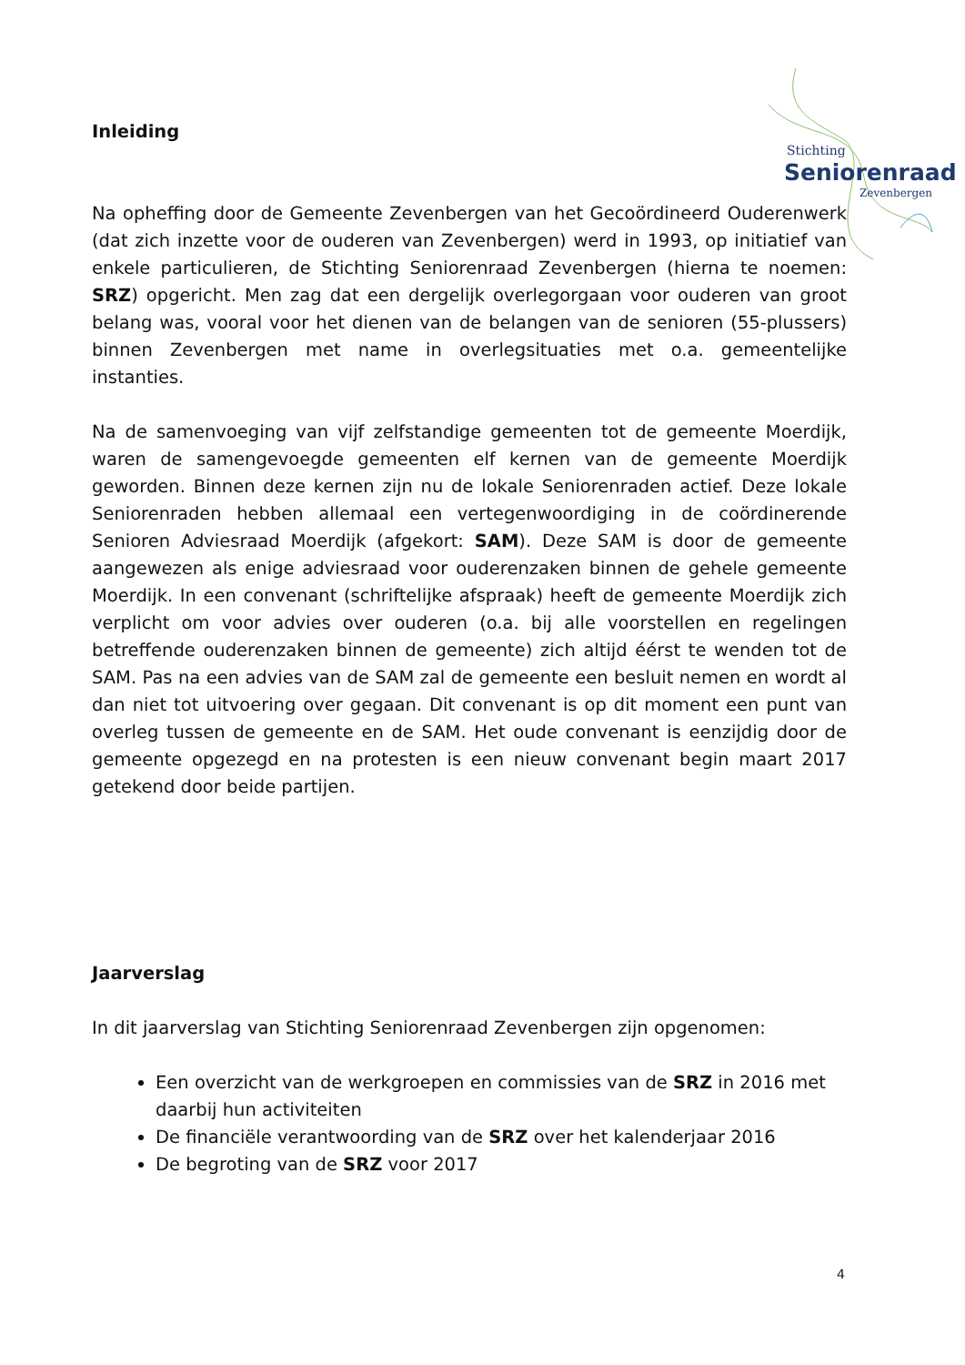Stichting
Seniorenraad
Zevenbergen
Inleiding
Na opheffing door de Gemeente Zevenbergen van het Gecoördineerd Ouderenwerk (dat zich inzette voor de ouderen van Zevenbergen) werd in 1993, op initiatief van enkele particulieren, de Stichting Seniorenraad Zevenbergen (hierna te noemen: SRZ) opgericht. Men zag dat een dergelijk overlegorgaan voor ouderen van groot belang was, vooral voor het dienen van de belangen van de senioren (55-plussers) binnen Zevenbergen met name in overlegsituaties met o.a. gemeentelijke instanties.
Na de samenvoeging van vijf zelfstandige gemeenten tot de gemeente Moerdijk, waren de samengevoegde gemeenten elf kernen van de gemeente Moerdijk geworden. Binnen deze kernen zijn nu de lokale Seniorenraden actief. Deze lokale Seniorenraden hebben allemaal een vertegenwoordiging in de coördinerende Senioren Adviesraad Moerdijk (afgekort: SAM). Deze SAM is door de gemeente aangewezen als enige adviesraad voor ouderenzaken binnen de gehele gemeente Moerdijk. In een convenant (schriftelijke afspraak) heeft de gemeente Moerdijk zich verplicht om voor advies over ouderen (o.a. bij alle voorstellen en regelingen betreffende ouderenzaken binnen de gemeente) zich altijd éérst te wenden tot de SAM. Pas na een advies van de SAM zal de gemeente een besluit nemen en wordt al dan niet tot uitvoering over gegaan. Dit convenant is op dit moment een punt van overleg tussen de gemeente en de SAM. Het oude convenant is eenzijdig door de gemeente opgezegd en na protesten is een nieuw convenant begin maart 2017 getekend door beide partijen.
Jaarverslag
In dit jaarverslag van Stichting Seniorenraad Zevenbergen zijn opgenomen:
Een overzicht van de werkgroepen en commissies van de SRZ in 2016 met daarbij hun activiteiten
De financiële verantwoording van de SRZ over het kalenderjaar 2016
De begroting van de SRZ voor 2017
4